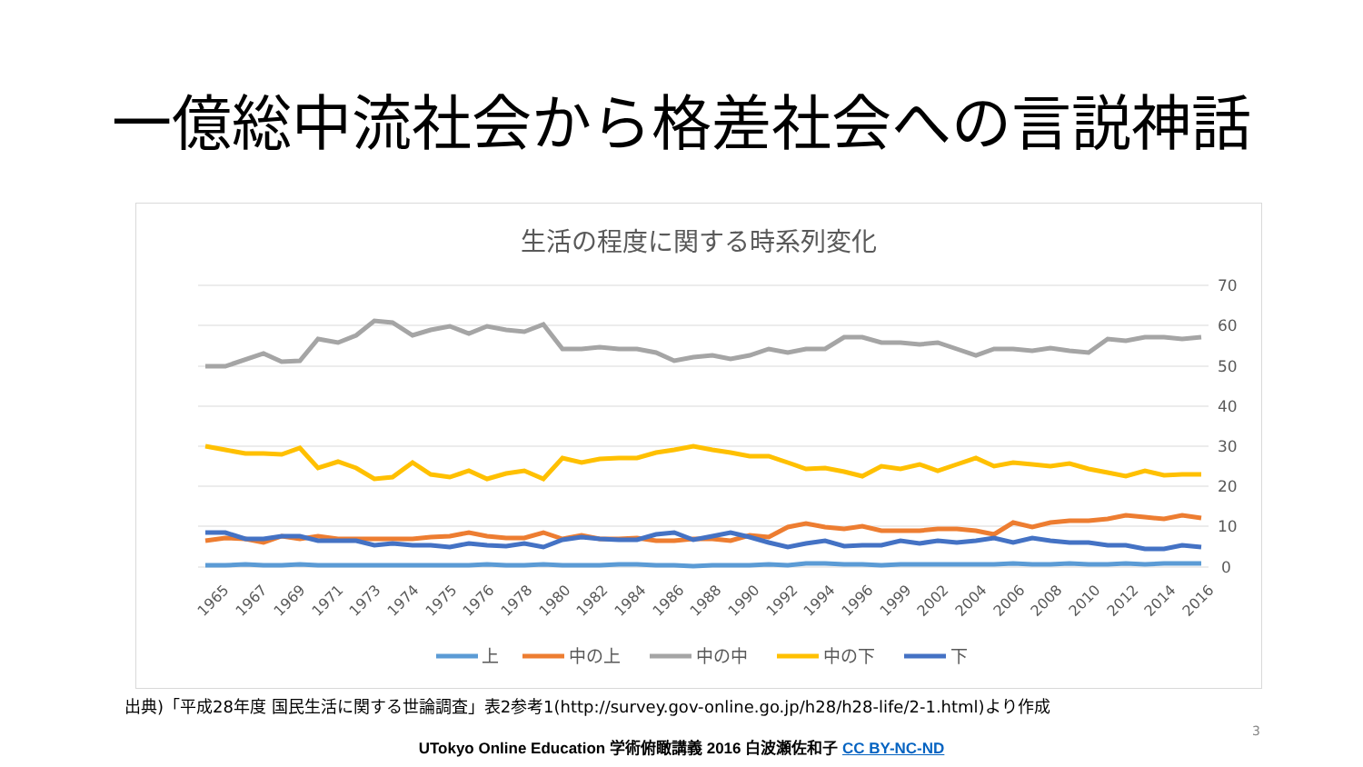一億総中流社会から格差社会への言説神話
生活の程度に関する時系列変化
70
60
50
40
30
20
10
0
1965
1967
1969
1971
1973
1974
1975
1976
1978
1980
1982
1984
1986
1988
1990
1992
1994
1996
1999
2002
2004
2006
2008
2010
2012
2014
2016
上
中の上
中の中
中の下
下
出典)「平成28年度 国民生活に関する世論調査」表2参考1(http://survey.gov-online.go.jp/h28/h28-life/2-1.html)より作成
3
UTokyo Online Education 学術俯瞰講義 2016 白波瀬佐和子 CC BY-NC-ND